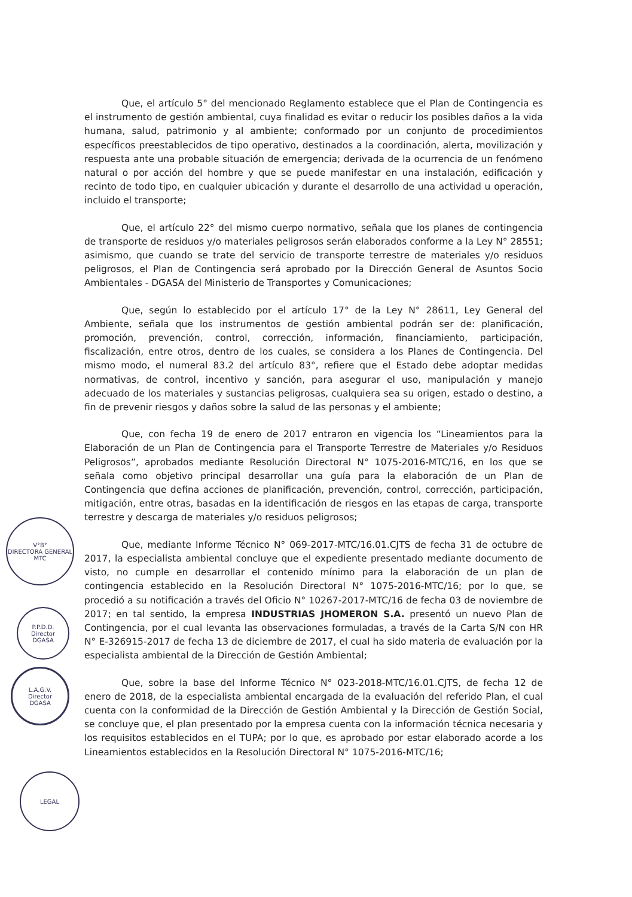Que, el artículo 5° del mencionado Reglamento establece que el Plan de Contingencia es el instrumento de gestión ambiental, cuya finalidad es evitar o reducir los posibles daños a la vida humana, salud, patrimonio y al ambiente; conformado por un conjunto de procedimientos específicos preestablecidos de tipo operativo, destinados a la coordinación, alerta, movilización y respuesta ante una probable situación de emergencia; derivada de la ocurrencia de un fenómeno natural o por acción del hombre y que se puede manifestar en una instalación, edificación y recinto de todo tipo, en cualquier ubicación y durante el desarrollo de una actividad u operación, incluido el transporte;
Que, el artículo 22° del mismo cuerpo normativo, señala que los planes de contingencia de transporte de residuos y/o materiales peligrosos serán elaborados conforme a la Ley N° 28551; asimismo, que cuando se trate del servicio de transporte terrestre de materiales y/o residuos peligrosos, el Plan de Contingencia será aprobado por la Dirección General de Asuntos Socio Ambientales - DGASA del Ministerio de Transportes y Comunicaciones;
Que, según lo establecido por el artículo 17° de la Ley N° 28611, Ley General del Ambiente, señala que los instrumentos de gestión ambiental podrán ser de: planificación, promoción, prevención, control, corrección, información, financiamiento, participación, fiscalización, entre otros, dentro de los cuales, se considera a los Planes de Contingencia. Del mismo modo, el numeral 83.2 del artículo 83°, refiere que el Estado debe adoptar medidas normativas, de control, incentivo y sanción, para asegurar el uso, manipulación y manejo adecuado de los materiales y sustancias peligrosas, cualquiera sea su origen, estado o destino, a fin de prevenir riesgos y daños sobre la salud de las personas y el ambiente;
Que, con fecha 19 de enero de 2017 entraron en vigencia los “Lineamientos para la Elaboración de un Plan de Contingencia para el Transporte Terrestre de Materiales y/o Residuos Peligrosos”, aprobados mediante Resolución Directoral N° 1075-2016-MTC/16, en los que se señala como objetivo principal desarrollar una guía para la elaboración de un Plan de Contingencia que defina acciones de planificación, prevención, control, corrección, participación, mitigación, entre otras, basadas en la identificación de riesgos en las etapas de carga, transporte terrestre y descarga de materiales y/o residuos peligrosos;
Que, mediante Informe Técnico N° 069-2017-MTC/16.01.CJTS de fecha 31 de octubre de 2017, la especialista ambiental concluye que el expediente presentado mediante documento de visto, no cumple en desarrollar el contenido mínimo para la elaboración de un plan de contingencia establecido en la Resolución Directoral N° 1075-2016-MTC/16; por lo que, se procedió a su notificación a través del Oficio N° 10267-2017-MTC/16 de fecha 03 de noviembre de 2017; en tal sentido, la empresa INDUSTRIAS JHOMERON S.A. presentó un nuevo Plan de Contingencia, por el cual levanta las observaciones formuladas, a través de la Carta S/N con HR N° E-326915-2017 de fecha 13 de diciembre de 2017, el cual ha sido materia de evaluación por la especialista ambiental de la Dirección de Gestión Ambiental;
Que, sobre la base del Informe Técnico N° 023-2018-MTC/16.01.CJTS, de fecha 12 de enero de 2018, de la especialista ambiental encargada de la evaluación del referido Plan, el cual cuenta con la conformidad de la Dirección de Gestión Ambiental y la Dirección de Gestión Social, se concluye que, el plan presentado por la empresa cuenta con la información técnica necesaria y los requisitos establecidos en el TUPA; por lo que, es aprobado por estar elaborado acorde a los Lineamientos establecidos en la Resolución Directoral N° 1075-2016-MTC/16;
V°B°
DIRECTORA GENERAL
MTC
P.P.D.D.
Director
DGASA
L.A.G.V.
Director
DGASA
LEGAL